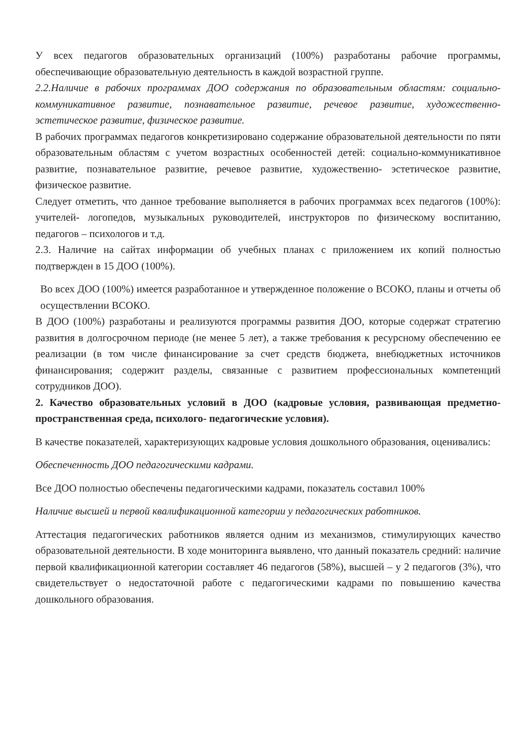У всех педагогов образовательных организаций (100%) разработаны рабочие программы, обеспечивающие образовательную деятельность в каждой возрастной группе.
2.2.Наличие в рабочих программах ДОО содержания по образовательным областям: социально- коммуникативное развитие, познавательное развитие, речевое развитие, художественно- эстетическое развитие, физическое развитие.
В рабочих программах педагогов конкретизировано содержание образовательной деятельности по пяти образовательным областям с учетом возрастных особенностей детей: социально-коммуникативное развитие, познавательное развитие, речевое развитие, художественно- эстетическое развитие, физическое развитие.
Следует отметить, что данное требование выполняется в рабочих программах всех педагогов (100%): учителей- логопедов, музыкальных руководителей, инструкторов по физическому воспитанию, педагогов – психологов и т.д.
2.3. Наличие на сайтах информации об учебных планах с приложением их копий полностью подтвержден в 15 ДОО (100%).
Во всех ДОО (100%) имеется разработанное и утвержденное положение о ВСОКО, планы и отчеты об осуществлении ВСОКО.
В ДОО (100%) разработаны и реализуются программы развития ДОО, которые содержат стратегию развития в долгосрочном периоде (не менее 5 лет), а также требования к ресурсному обеспечению ее реализации (в том числе финансирование за счет средств бюджета, внебюджетных источников финансирования; содержит разделы, связанные с развитием профессиональных компетенций сотрудников ДОО).
2. Качество образовательных условий в ДОО (кадровые условия, развивающая предметно-пространственная среда, психолого- педагогические условия).
В качестве показателей, характеризующих кадровые условия дошкольного образования, оценивались:
Обеспеченность ДОО педагогическими кадрами.
Все ДОО полностью обеспечены педагогическими кадрами, показатель составил 100%
Наличие высшей и первой квалификационной категории у педагогических работников.
Аттестация педагогических работников является одним из механизмов, стимулирующих качество образовательной деятельности. В ходе мониторинга выявлено, что данный показатель средний: наличие первой квалификационной категории составляет 46 педагогов (58%), высшей – у 2 педагогов (3%), что свидетельствует о недостаточной работе с педагогическими кадрами по повышению качества дошкольного образования.